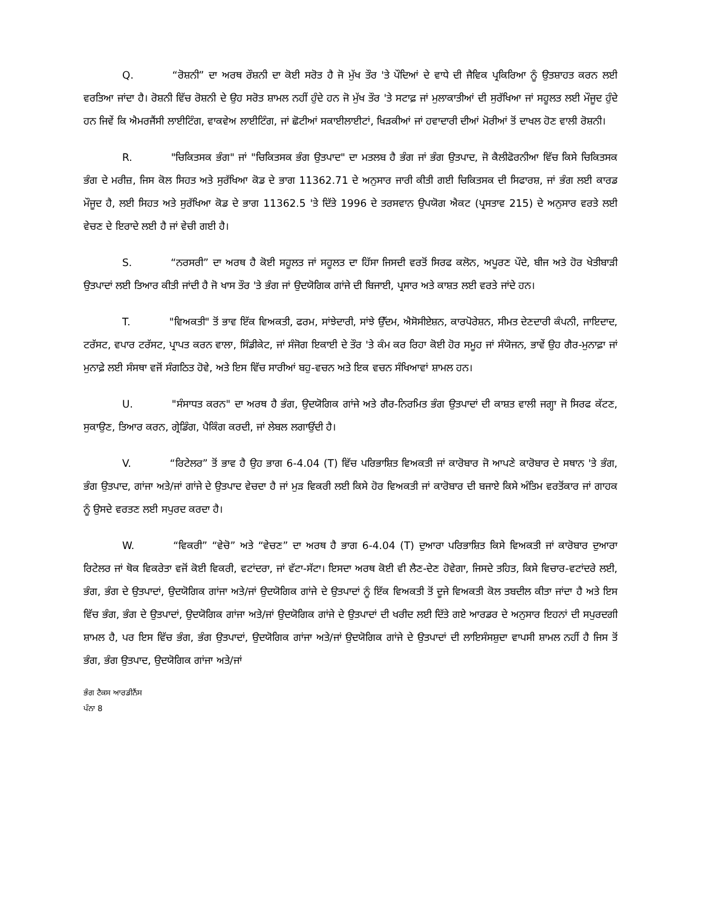Q. “ਰੋਸ਼ਨੀ” ਦਾ ਅਰਥ ਰੌਸ਼ਨੀ ਦਾ ਕੋਈ ਸਰੋਤ ਹੈ ਜੋ ਮੁੱਖ ਤੌਰ 'ਤੇ ਪੌਦਿਆਂ ਦੇ ਵਾਧੇ ਦੀ ਜੈਵਿਕ ਪ੍ਰਕਿਰਿਆ ਨੂੰ ਉਤਸ਼ਾਹਤ ਕਰਨ ਲਈ ਵਰਤਿਆ ਜਾਂਦਾ ਹੈ। ਰੋਸ਼ਨੀ ਵਿੱਚ ਰੋਸ਼ਨੀ ਦੇ ਉਹ ਸਰੋਤ ਸ਼ਾਮਲ ਨਹੀਂ ਹੁੰਦੇ ਹਨ ਜੋ ਮੁੱਖ ਤੌਰ 'ਤੇ ਸਟਾਫ਼ ਜਾਂ ਮੁਲਾਕਾਤੀਆਂ ਦੀ ਸੁਰੱਖਿਆ ਜਾਂ ਸਹੂਲਤ ਲਈ ਮੌਜੂਦ ਹੁੰਦੇ ਹਨ ਜਿਵੇਂ ਕਿ ਐਮਰਜੈਂਸੀ ਲਾਈਟਿੰਗ, ਵਾਕਵੇਅ ਲਾਈਟਿੰਗ, ਜਾਂ ਛੋਟੀਆਂ ਸਕਾਈਲਾਈਟਾਂ, ਖਿੜਕੀਆਂ ਜਾਂ ਹਵਾਦਾਰੀ ਦੀਆਂ ਮੋਰੀਆਂ ਤੋਂ ਦਾਖਲ ਹੋਣ ਵਾਲੀ ਰੋਸ਼ਨੀ।
R. "ਚਿਕਿਤਸਕ ਭੰਗ" ਜਾਂ "ਚਿਕਿਤਸਕ ਭੰਗ ਉਤਪਾਦ" ਦਾ ਮਤਲਬ ਹੈ ਭੰਗ ਜਾਂ ਭੰਗ ਉਤਪਾਦ, ਜੋ ਕੈਲੀਫੋਰਨੀਆ ਵਿੱਚ ਕਿਸੇ ਚਿਕਿਤਸਕ ਭੰਗ ਦੇ ਮਰੀਜ਼, ਜਿਸ ਕੋਲ ਸਿਹਤ ਅਤੇ ਸੁਰੱਖਿਆ ਕੋਡ ਦੇ ਭਾਗ 11362.71 ਦੇ ਅਨੁਸਾਰ ਜਾਰੀ ਕੀਤੀ ਗਈ ਚਿਕਿਤਸਕ ਦੀ ਸਿਫਾਰਸ਼, ਜਾਂ ਭੰਗ ਲਈ ਕਾਰਡ ਮੌਜੂਦ ਹੈ, ਲਈ ਸਿਹਤ ਅਤੇ ਸੁਰੱਖਿਆ ਕੋਡ ਦੇ ਭਾਗ 11362.5 'ਤੇ ਦਿੱਤੇ 1996 ਦੇ ਤਰਸਵਾਨ ਉਪਯੋਗ ਐਕਟ (ਪ੍ਰਸਤਾਵ 215) ਦੇ ਅਨੁਸਾਰ ਵਰਤੇ ਲਈ ਵੇਚਣ ਦੇ ਇਰਾਦੇ ਲਈ ਹੈ ਜਾਂ ਵੇਚੀ ਗਈ ਹੈ।
S. “ਨਰਸਰੀ” ਦਾ ਅਰਥ ਹੈ ਕੋਈ ਸਹੂਲਤ ਜਾਂ ਸਹੂਲਤ ਦਾ ਹਿੱਸਾ ਜਿਸਦੀ ਵਰਤੋਂ ਸਿਰਫ ਕਲੋਨ, ਅਪੂਰਣ ਪੌਦੇ, ਬੀਜ ਅਤੇ ਹੋਰ ਖੇਤੀਬਾੜੀ ਉਤਪਾਦਾਂ ਲਈ ਤਿਆਰ ਕੀਤੀ ਜਾਂਦੀ ਹੈ ਜੋ ਖਾਸ ਤੌਰ 'ਤੇ ਭੰਗ ਜਾਂ ਉਦਯੋਗਿਕ ਗਾਂਜੇ ਦੀ ਬਿਜਾਈ, ਪ੍ਰਸਾਰ ਅਤੇ ਕਾਸ਼ਤ ਲਈ ਵਰਤੇ ਜਾਂਦੇ ਹਨ।
T. "ਵਿਅਕਤੀ" ਤੋਂ ਭਾਵ ਇੱਕ ਵਿਅਕਤੀ, ਫਰਮ, ਸਾਂਝੇਦਾਰੀ, ਸਾਂਝੇ ਉੱਦਮ, ਐਸੋਸੀਏਸ਼ਨ, ਕਾਰਪੋਰੇਸ਼ਨ, ਸੀਮਤ ਦੇਣਦਾਰੀ ਕੰਪਨੀ, ਜਾਇਦਾਦ, ਟਰੱਸਟ, ਵਪਾਰ ਟਰੱਸਟ, ਪ੍ਰਾਪਤ ਕਰਨ ਵਾਲਾ, ਸਿੰਡੀਕੇਟ, ਜਾਂ ਸੰਜੋਗ ਇਕਾਈ ਦੇ ਤੌਰ 'ਤੇ ਕੰਮ ਕਰ ਰਿਹਾ ਕੋਈ ਹੋਰ ਸਮੂਹ ਜਾਂ ਸੰਯੋਜਨ, ਭਾਵੇਂ ਉਹ ਗੈਰ-ਮੁਨਾਫ਼ਾ ਜਾਂ ਮੁਨਾਫ਼ੇ ਲਈ ਸੰਸਥਾ ਵਜੋਂ ਸੰਗਠਿਤ ਹੋਵੇ, ਅਤੇ ਇਸ ਵਿੱਚ ਸਾਰੀਆਂ ਬਹੁ-ਵਚਨ ਅਤੇ ਇਕ ਵਚਨ ਸੰਖਿਆਵਾਂ ਸ਼ਾਮਲ ਹਨ।
U. "ਸੰਸਾਧਤ ਕਰਨ" ਦਾ ਅਰਥ ਹੈ ਭੰਗ, ਉਦਯੋਗਿਕ ਗਾਂਜੇ ਅਤੇ ਗੈਰ-ਨਿਰਮਿਤ ਭੰਗ ਉਤਪਾਦਾਂ ਦੀ ਕਾਸ਼ਤ ਵਾਲੀ ਜਗ੍ਹਾ ਜੋ ਸਿਰਫ ਕੱਟਣ, ਸੁਕਾਉਣ, ਤਿਆਰ ਕਰਨ, ਗ੍ਰੇਡਿੰਗ, ਪੈਕਿੰਗ ਕਰਦੀ, ਜਾਂ ਲੇਬਲ ਲਗਾਉਂਦੀ ਹੈ।
V. “ਰਿਟੇਲਰ” ਤੋਂ ਭਾਵ ਹੈ ਉਹ ਭਾਗ 6-4.04 (T) ਵਿੱਚ ਪਰਿਭਾਸ਼ਿਤ ਵਿਅਕਤੀ ਜਾਂ ਕਾਰੋਬਾਰ ਜੋ ਆਪਣੇ ਕਾਰੋਬਾਰ ਦੇ ਸਥਾਨ 'ਤੇ ਭੰਗ, ਭੰਗ ਉਤਪਾਦ, ਗਾਂਜਾ ਅਤੇ/ਜਾਂ ਗਾਂਜੇ ਦੇ ਉਤਪਾਦ ਵੇਚਦਾ ਹੈ ਜਾਂ ਮੁੜ ਵਿਕਰੀ ਲਈ ਕਿਸੇ ਹੋਰ ਵਿਅਕਤੀ ਜਾਂ ਕਾਰੋਬਾਰ ਦੀ ਬਜਾਏ ਕਿਸੇ ਅੰਤਿਮ ਵਰਤੋਂਕਾਰ ਜਾਂ ਗਾਹਕ ਨੂੰ ਉਸਦੇ ਵਰਤਣ ਲਈ ਸਪੁਰਦ ਕਰਦਾ ਹੈ।
W. “ਵਿਕਰੀ” “ਵੇਚੋ” ਅਤੇ “ਵੇਚਣ” ਦਾ ਅਰਥ ਹੈ ਭਾਗ 6-4.04 (T) ਦੁਆਰਾ ਪਰਿਭਾਸ਼ਿਤ ਕਿਸੇ ਵਿਅਕਤੀ ਜਾਂ ਕਾਰੋਬਾਰ ਦੁਆਰਾ ਰਿਟੇਲਰ ਜਾਂ ਥੋਕ ਵਿਕਰੇਤਾ ਵਜੋਂ ਕੋਈ ਵਿਕਰੀ, ਵਟਾਂਦਰਾ, ਜਾਂ ਵੱਟਾ-ਸੱਟਾ। ਇਸਦਾ ਅਰਥ ਕੋਈ ਵੀ ਲੈਣ-ਦੇਣ ਹੋਵੇਗਾ, ਜਿਸਦੇ ਤਹਿਤ, ਕਿਸੇ ਵਿਚਾਰ-ਵਟਾਂਦਰੇ ਲਈ, ਭੰਗ, ਭੰਗ ਦੇ ਉਤਪਾਦਾਂ, ਉਦਯੋਗਿਕ ਗਾਂਜਾ ਅਤੇ/ਜਾਂ ਉਦਯੋਗਿਕ ਗਾਂਜੇ ਦੇ ਉਤਪਾਦਾਂ ਨੂੰ ਇੱਕ ਵਿਅਕਤੀ ਤੋਂ ਦੂਜੇ ਵਿਅਕਤੀ ਕੋਲ ਤਬਦੀਲ ਕੀਤਾ ਜਾਂਦਾ ਹੈ ਅਤੇ ਇਸ ਵਿੱਚ ਭੰਗ, ਭੰਗ ਦੇ ਉਤਪਾਦਾਂ, ਉਦਯੋਗਿਕ ਗਾਂਜਾ ਅਤੇ/ਜਾਂ ਉਦਯੋਗਿਕ ਗਾਂਜੇ ਦੇ ਉਤਪਾਦਾਂ ਦੀ ਖਰੀਦ ਲਈ ਦਿੱਤੇ ਗਏ ਆਰਡਰ ਦੇ ਅਨੁਸਾਰ ਇਹਨਾਂ ਦੀ ਸਪੁਰਦਗੀ ਸ਼ਾਮਲ ਹੈ, ਪਰ ਇਸ ਵਿੱਚ ਭੰਗ, ਭੰਗ ਉਤਪਾਦਾਂ, ਉਦਯੋਗਿਕ ਗਾਂਜਾ ਅਤੇ/ਜਾਂ ਉਦਯੋਗਿਕ ਗਾਂਜੇ ਦੇ ਉਤਪਾਦਾਂ ਦੀ ਲਾਇਸੰਸਸ਼ੁਦਾ ਵਾਪਸੀ ਸ਼ਾਮਲ ਨਹੀਂ ਹੈ ਜਿਸ ਤੋਂ ਭੰਗ, ਭੰਗ ਉਤਪਾਦ, ਉਦਯੋਗਿਕ ਗਾਂਜਾ ਅਤੇ/ਜਾਂ
ਭੰਗ ਟੈਕਸ ਆਰਡੀਨੈਂਸ
ਪੰਨਾ 8